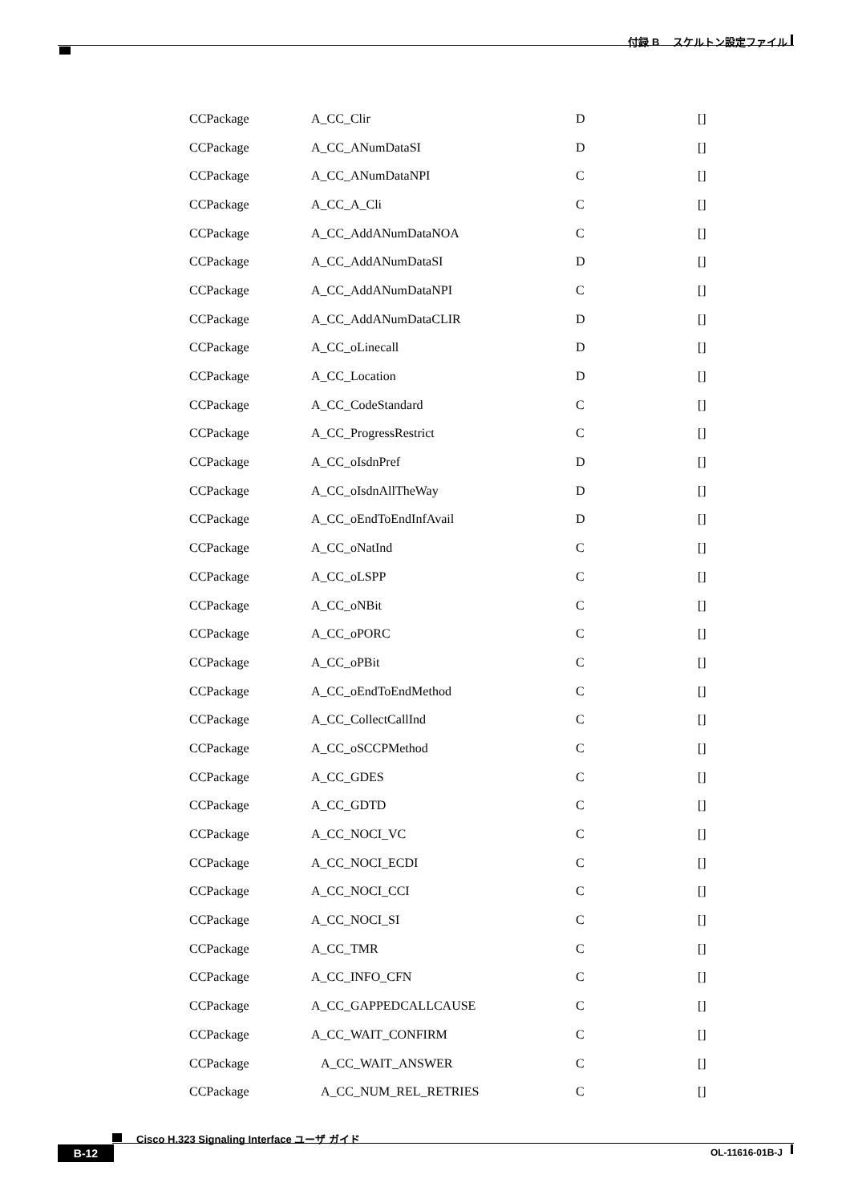付録 B　 スケルトン設定ファイル
| CCPackage | A_CC_Clir | D | [] |
| CCPackage | A_CC_ANumDataSI | D | [] |
| CCPackage | A_CC_ANumDataNPI | C | [] |
| CCPackage | A_CC_A_Cli | C | [] |
| CCPackage | A_CC_AddANumDataNOA | C | [] |
| CCPackage | A_CC_AddANumDataSI | D | [] |
| CCPackage | A_CC_AddANumDataNPI | C | [] |
| CCPackage | A_CC_AddANumDataCLIR | D | [] |
| CCPackage | A_CC_oLinecall | D | [] |
| CCPackage | A_CC_Location | D | [] |
| CCPackage | A_CC_CodeStandard | C | [] |
| CCPackage | A_CC_ProgressRestrict | C | [] |
| CCPackage | A_CC_oIsdnPref | D | [] |
| CCPackage | A_CC_oIsdnAllTheWay | D | [] |
| CCPackage | A_CC_oEndToEndInfAvail | D | [] |
| CCPackage | A_CC_oNatInd | C | [] |
| CCPackage | A_CC_oLSPP | C | [] |
| CCPackage | A_CC_oNBit | C | [] |
| CCPackage | A_CC_oPORC | C | [] |
| CCPackage | A_CC_oPBit | C | [] |
| CCPackage | A_CC_oEndToEndMethod | C | [] |
| CCPackage | A_CC_CollectCallInd | C | [] |
| CCPackage | A_CC_oSCCPMethod | C | [] |
| CCPackage | A_CC_GDES | C | [] |
| CCPackage | A_CC_GDTD | C | [] |
| CCPackage | A_CC_NOCI_VC | C | [] |
| CCPackage | A_CC_NOCI_ECDI | C | [] |
| CCPackage | A_CC_NOCI_CCI | C | [] |
| CCPackage | A_CC_NOCI_SI | C | [] |
| CCPackage | A_CC_TMR | C | [] |
| CCPackage | A_CC_INFO_CFN | C | [] |
| CCPackage | A_CC_GAPPEDCALLCAUSE | C | [] |
| CCPackage | A_CC_WAIT_CONFIRM | C | [] |
| CCPackage | A_CC_WAIT_ANSWER | C | [] |
| CCPackage | A_CC_NUM_REL_RETRIES | C | [] |
Cisco H.323 Signaling Interface ユーザ ガイド
B-12 OL-11616-01B-J